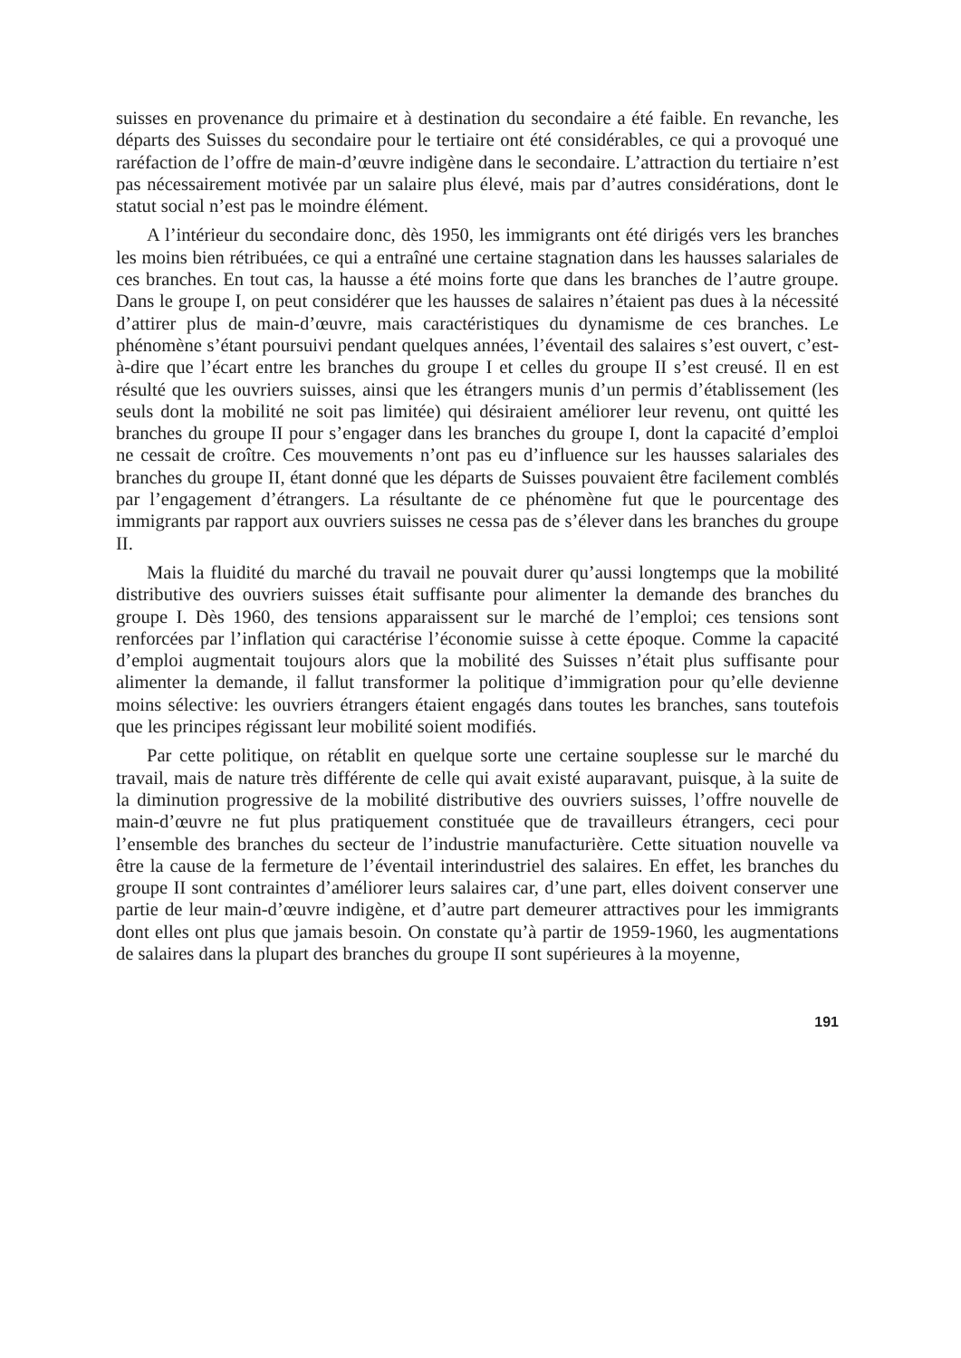suisses en provenance du primaire et à destination du secondaire a été faible. En revanche, les départs des Suisses du secondaire pour le tertiaire ont été considérables, ce qui a provoqué une raréfaction de l’offre de main-d’œuvre indigène dans le secondaire. L’attraction du tertiaire n’est pas nécessairement motivée par un salaire plus élevé, mais par d’autres considérations, dont le statut social n’est pas le moindre élément.
A l’intérieur du secondaire donc, dès 1950, les immigrants ont été dirigés vers les branches les moins bien rétribuées, ce qui a entraîné une certaine stagnation dans les hausses salariales de ces branches. En tout cas, la hausse a été moins forte que dans les branches de l’autre groupe. Dans le groupe I, on peut considérer que les hausses de salaires n’étaient pas dues à la nécessité d’attirer plus de main-d’œuvre, mais caractéristiques du dynamisme de ces branches. Le phénomène s’étant poursuivi pendant quelques années, l’éventail des salaires s’est ouvert, c’est-à-dire que l’écart entre les branches du groupe I et celles du groupe II s’est creusé. Il en est résulté que les ouvriers suisses, ainsi que les étrangers munis d’un permis d’établissement (les seuls dont la mobilité ne soit pas limitée) qui désiraient améliorer leur revenu, ont quitté les branches du groupe II pour s’engager dans les branches du groupe I, dont la capacité d’emploi ne cessait de croître. Ces mouvements n’ont pas eu d’influence sur les hausses salariales des branches du groupe II, étant donné que les départs de Suisses pouvaient être facilement comblés par l’engagement d’étrangers. La résultante de ce phénomène fut que le pourcentage des immigrants par rapport aux ouvriers suisses ne cessa pas de s’élever dans les branches du groupe II.
Mais la fluidité du marché du travail ne pouvait durer qu’aussi longtemps que la mobilité distributive des ouvriers suisses était suffisante pour alimenter la demande des branches du groupe I. Dès 1960, des tensions apparaissent sur le marché de l’emploi; ces tensions sont renforcées par l’inflation qui caractérise l’économie suisse à cette époque. Comme la capacité d’emploi augmentait toujours alors que la mobilité des Suisses n’était plus suffisante pour alimenter la demande, il fallut transformer la politique d’immigration pour qu’elle devienne moins sélective: les ouvriers étrangers étaient engagés dans toutes les branches, sans toutefois que les principes régissant leur mobilité soient modifiés.
Par cette politique, on rétablit en quelque sorte une certaine souplesse sur le marché du travail, mais de nature très différente de celle qui avait existé auparavant, puisque, à la suite de la diminution progressive de la mobilité distributive des ouvriers suisses, l’offre nouvelle de main-d’œuvre ne fut plus pratiquement constituée que de travailleurs étrangers, ceci pour l’ensemble des branches du secteur de l’industrie manufacturière. Cette situation nouvelle va être la cause de la fermeture de l’éventail interindustriel des salaires. En effet, les branches du groupe II sont contraintes d’améliorer leurs salaires car, d’une part, elles doivent conserver une partie de leur main-d’œuvre indigène, et d’autre part demeurer attractives pour les immigrants dont elles ont plus que jamais besoin. On constate qu’à partir de 1959-1960, les augmentations de salaires dans la plupart des branches du groupe II sont supérieures à la moyenne,
191